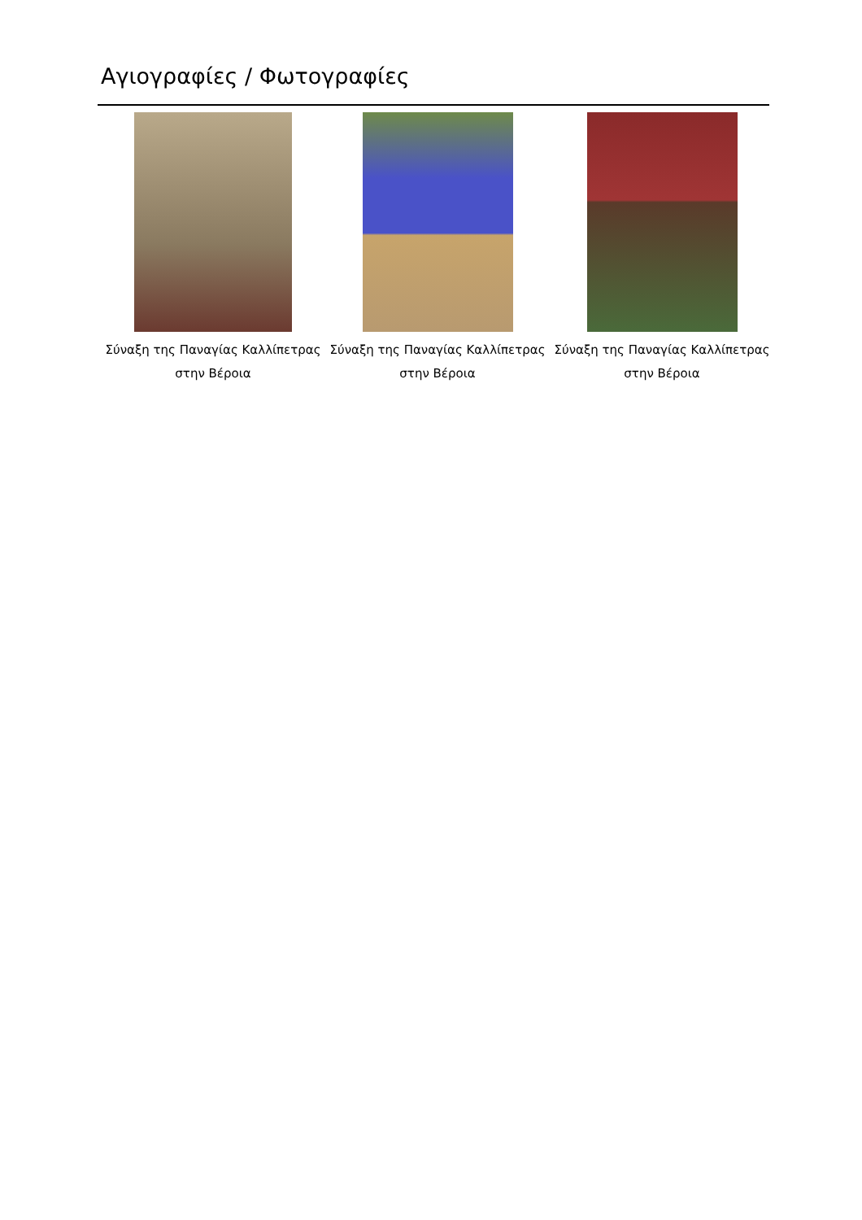Αγιογραφίες / Φωτογραφίες
Σύναξη της Παναγίας Καλλίπετρας στην Βέροια
Σύναξη της Παναγίας Καλλίπετρας στην Βέροια
Σύναξη της Παναγίας Καλλίπετρας στην Βέροια